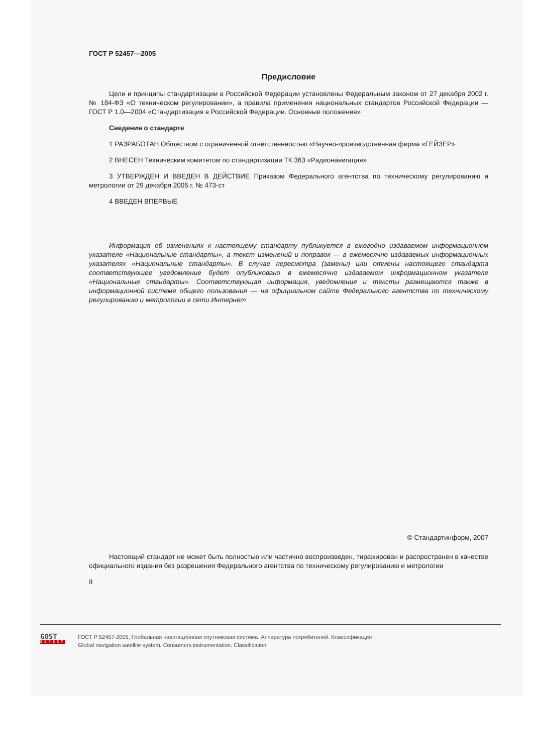ГОСТ Р 52457—2005
Предисловие
Цели и принципы стандартизации в Российской Федерации установлены Федеральным законом от 27 декабря 2002 г. № 184-ФЗ «О техническом регулировании», а правила применения национальных стандартов Российской Федерации — ГОСТ Р 1.0—2004 «Стандартизация в Российской Федерации. Основные положения»
Сведения о стандарте
1 РАЗРАБОТАН Обществом с ограниченной ответственностью «Научно-производственная фирма «ГЕЙЗЕР»
2 ВНЕСЕН Техническим комитетом по стандартизации ТК 363 «Радионавигация»
3 УТВЕРЖДЕН И ВВЕДЕН В ДЕЙСТВИЕ Приказом Федерального агентства по техническому регулированию и метрологии от 29 декабря 2005 г. № 473-ст
4 ВВЕДЕН ВПЕРВЫЕ
Информация об изменениях к настоящему стандарту публикуется в ежегодно издаваемом информационном указателе «Национальные стандарты», а текст изменений и поправок — в ежемесячно издаваемых информационных указателях «Национальные стандарты». В случае пересмотра (замены) или отмены настоящего стандарта соответствующее уведомление будет опубликовано в ежемесячно издаваемом информационном указателе «Национальные стандарты». Соответствующая информация, уведомления и тексты размещаются также в информационной системе общего пользования — на официальном сайте Федерального агентства по техническому регулированию и метрологии в сети Интернет
© Стандартинформ, 2007
Настоящий стандарт не может быть полностью или частично воспроизведен, тиражирован и распространен в качестве официального издания без разрешения Федерального агентства по техническому регулированию и метрологии
II
GOST
EXPERT
ГОСТ Р 52457-2005, Глобальная навигационная спутниковая система. Аппаратура потребителей. Классификация
Global navigation satellite system. Consumers instrumentation. Classification